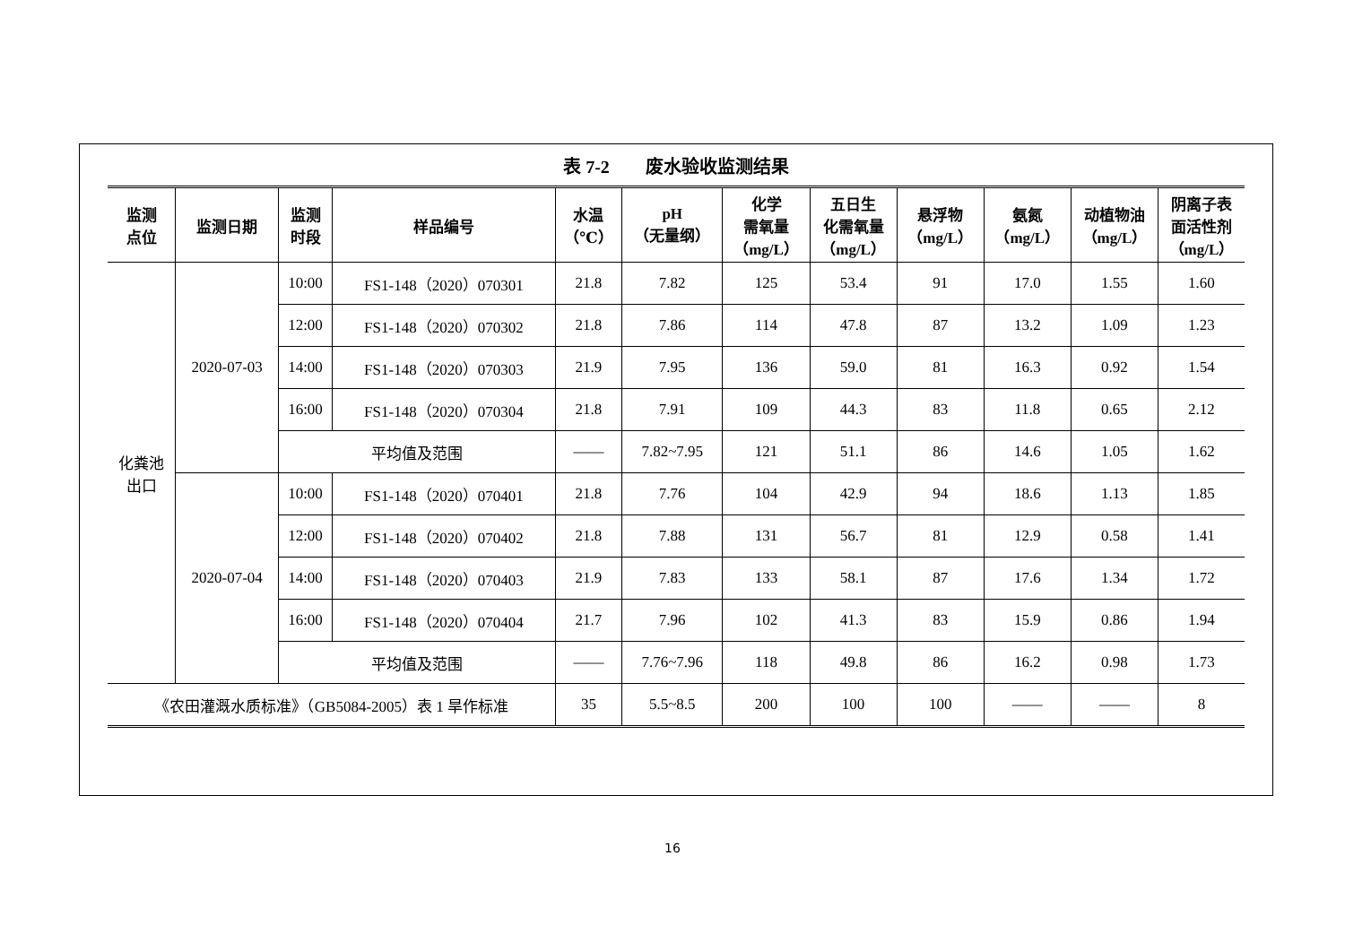表 7-2　　废水验收监测结果
| 监测 点位 | 监测日期 | 监测 时段 | 样品编号 | 水温 （℃） | pH （无量纲） | 化学 需氧量 （mg/L） | 五日生 化需氧量 （mg/L） | 悬浮物 （mg/L） | 氨氮 （mg/L） | 动植物油 （mg/L） | 阴离子表 面活性剂 （mg/L） |
| --- | --- | --- | --- | --- | --- | --- | --- | --- | --- | --- | --- |
| 化粪池 出口 | 2020-07-03 | 10:00 | FS1-148（2020）070301 | 21.8 | 7.82 | 125 | 53.4 | 91 | 17.0 | 1.55 | 1.60 |
| | | 12:00 | FS1-148（2020）070302 | 21.8 | 7.86 | 114 | 47.8 | 87 | 13.2 | 1.09 | 1.23 |
| | | 14:00 | FS1-148（2020）070303 | 21.9 | 7.95 | 136 | 59.0 | 81 | 16.3 | 0.92 | 1.54 |
| | | 16:00 | FS1-148（2020）070304 | 21.8 | 7.91 | 109 | 44.3 | 83 | 11.8 | 0.65 | 2.12 |
| | | 平均值及范围 | | —— | 7.82~7.95 | 121 | 51.1 | 86 | 14.6 | 1.05 | 1.62 |
| | 2020-07-04 | 10:00 | FS1-148（2020）070401 | 21.8 | 7.76 | 104 | 42.9 | 94 | 18.6 | 1.13 | 1.85 |
| | | 12:00 | FS1-148（2020）070402 | 21.8 | 7.88 | 131 | 56.7 | 81 | 12.9 | 0.58 | 1.41 |
| | | 14:00 | FS1-148（2020）070403 | 21.9 | 7.83 | 133 | 58.1 | 87 | 17.6 | 1.34 | 1.72 |
| | | 16:00 | FS1-148（2020）070404 | 21.7 | 7.96 | 102 | 41.3 | 83 | 15.9 | 0.86 | 1.94 |
| | | 平均值及范围 | | —— | 7.76~7.96 | 118 | 49.8 | 86 | 16.2 | 0.98 | 1.73 |
| 《农田灌溉水质标准》（GB5084-2005）表 1 旱作标准 | | | | 35 | 5.5~8.5 | 200 | 100 | 100 | —— | —— | 8 |
16